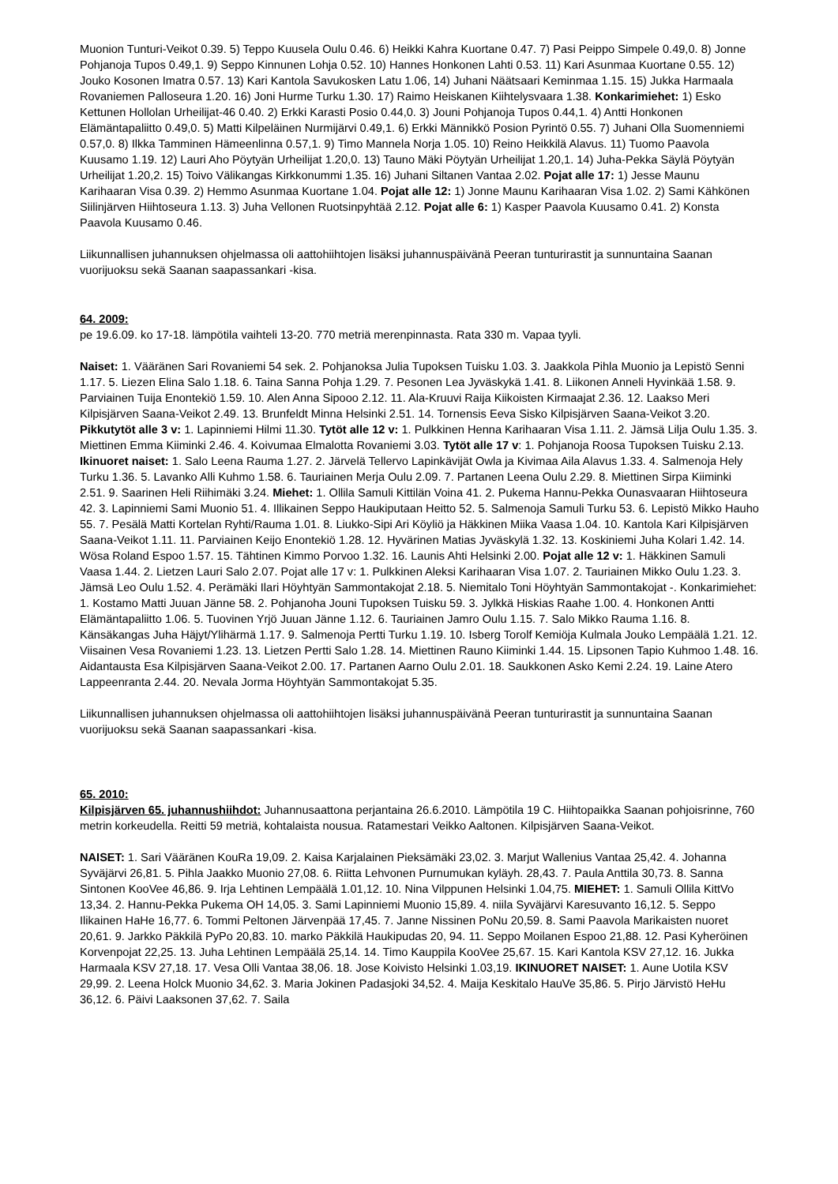Muonion Tunturi-Veikot 0.39. 5) Teppo Kuusela Oulu 0.46. 6) Heikki Kahra Kuortane 0.47. 7) Pasi Peippo Simpele 0.49,0. 8) Jonne Pohjanoja Tupos 0.49,1. 9) Seppo Kinnunen Lohja 0.52. 10) Hannes Honkonen Lahti 0.53. 11) Kari Asunmaa Kuortane 0.55. 12) Jouko Kosonen Imatra 0.57. 13) Kari Kantola Savukosken Latu 1.06, 14) Juhani Näätsaari Keminmaa 1.15. 15) Jukka Harmaala Rovaniemen Palloseura 1.20. 16) Joni Hurme Turku 1.30. 17) Raimo Heiskanen Kiihtelysvaara 1.38. Konkarimiehet: 1) Esko Kettunen Hollolan Urheilijat-46 0.40. 2) Erkki Karasti Posio 0.44,0. 3) Jouni Pohjanoja Tupos 0.44,1. 4) Antti Honkonen Elämäntapaliitto 0.49,0. 5) Matti Kilpeläinen Nurmijärvi 0.49,1. 6) Erkki Männikkö Posion Pyrintö 0.55. 7) Juhani Olla Suomenniemi 0.57,0. 8) Ilkka Tamminen Hämeenlinna 0.57,1. 9) Timo Mannela Norja 1.05. 10) Reino Heikkilä Alavus. 11) Tuomo Paavola Kuusamo 1.19. 12) Lauri Aho Pöytyän Urheilijat 1.20,0. 13) Tauno Mäki Pöytyän Urheilijat 1.20,1. 14) Juha-Pekka Säylä Pöytyän Urheilijat 1.20,2. 15) Toivo Välikangas Kirkkonummi 1.35. 16) Juhani Siltanen Vantaa 2.02. Pojat alle 17: 1) Jesse Maunu Karihaaran Visa 0.39. 2) Hemmo Asunmaa Kuortane 1.04. Pojat alle 12: 1) Jonne Maunu Karihaaran Visa 1.02. 2) Sami Kähkönen Siilinjärven Hiihtoseura 1.13. 3) Juha Vellonen Ruotsinpyhtää 2.12. Pojat alle 6: 1) Kasper Paavola Kuusamo 0.41. 2) Konsta Paavola Kuusamo 0.46.
Liikunnallisen juhannuksen ohjelmassa oli aattohiihtojen lisäksi juhannuspäivänä Peeran tunturirastit ja sunnuntaina Saanan vuorijuoksu sekä Saanan saapassankari -kisa.
64. 2009:
pe 19.6.09. ko 17-18. lämpötila vaihteli 13-20. 770 metriä merenpinnasta. Rata 330 m. Vapaa tyyli.
Naiset: 1. Vääränen Sari Rovaniemi 54 sek. 2. Pohjanoksa Julia Tupoksen Tuisku 1.03. 3. Jaakkola Pihla Muonio ja Lepistö Senni 1.17. 5. Liezen Elina Salo 1.18. 6. Taina Sanna Pohja 1.29. 7. Pesonen Lea Jyväskykä 1.41. 8. Liikonen Anneli Hyvinkää 1.58. 9. Parviainen Tuija Enontekiö 1.59. 10. Alen Anna Sipooo 2.12. 11. Ala-Kruuvi Raija Kiikoisten Kirmaajat 2.36. 12. Laakso Meri Kilpisjärven Saana-Veikot 2.49. 13. Brunfeldt Minna Helsinki 2.51. 14. Tornensis Eeva Sisko Kilpisjärven Saana-Veikot 3.20. Pikkutytöt alle 3 v: 1. Lapinniemi Hilmi 11.30. Tytöt alle 12 v: 1. Pulkkinen Henna Karihaaran Visa 1.11. 2. Jämsä Lilja Oulu 1.35. 3. Miettinen Emma Kiiminki 2.46. 4. Koivumaa Elmalotta Rovaniemi 3.03. Tytöt alle 17 v: 1. Pohjanoja Roosa Tupoksen Tuisku 2.13. Ikinuoret naiset: 1. Salo Leena Rauma 1.27. 2. Järvelä Tellervo Lapinkävijät Owla ja Kivimaa Aila Alavus 1.33. 4. Salmenoja Hely Turku 1.36. 5. Lavanko Alli Kuhmo 1.58. 6. Tauriainen Merja Oulu 2.09. 7. Partanen Leena Oulu 2.29. 8. Miettinen Sirpa Kiiminki 2.51. 9. Saarinen Heli Riihimäki 3.24. Miehet: 1. Ollila Samuli Kittilän Voina 41. 2. Pukema Hannu-Pekka Ounasvaaran Hiihtoseura 42. 3. Lapinniemi Sami Muonio 51. 4. Illikainen Seppo Haukiputaan Heitto 52. 5. Salmenoja Samuli Turku 53. 6. Lepistö Mikko Hauho 55. 7. Pesälä Matti Kortelan Ryhti/Rauma 1.01. 8. Liukko-Sipi Ari Köyliö ja Häkkinen Miika Vaasa 1.04. 10. Kantola Kari Kilpisjärven Saana-Veikot 1.11. 11. Parviainen Keijo Enontekiö 1.28. 12. Hyvärinen Matias Jyväskylä 1.32. 13. Koskiniemi Juha Kolari 1.42. 14. Wösa Roland Espoo 1.57. 15. Tähtinen Kimmo Porvoo 1.32. 16. Launis Ahti Helsinki 2.00. Pojat alle 12 v: 1. Häkkinen Samuli Vaasa 1.44. 2. Lietzen Lauri Salo 2.07. Pojat alle 17 v: 1. Pulkkinen Aleksi Karihaaran Visa 1.07. 2. Tauriainen Mikko Oulu 1.23. 3. Jämsä Leo Oulu 1.52. 4. Perämäki Ilari Höyhtyän Sammontakojat 2.18. 5. Niemitalo Toni Höyhtyän Sammontakojat -. Konkarimiehet: 1. Kostamo Matti Juuan Jänne 58. 2. Pohjanoha Jouni Tupoksen Tuisku 59. 3. Jylkkä Hiskias Raahe 1.00. 4. Honkonen Antti Elämäntapaliitto 1.06. 5. Tuovinen Yrjö Juuan Jänne 1.12. 6. Tauriainen Jamro Oulu 1.15. 7. Salo Mikko Rauma 1.16. 8. Känsäkangas Juha Häjyt/Ylihärmä 1.17. 9. Salmenoja Pertti Turku 1.19. 10. Isberg Torolf Kemiöja Kulmala Jouko Lempäälä 1.21. 12. Viisainen Vesa Rovaniemi 1.23. 13. Lietzen Pertti Salo 1.28. 14. Miettinen Rauno Kiiminki 1.44. 15. Lipsonen Tapio Kuhmoo 1.48. 16. Aidantausta Esa Kilpisjärven Saana-Veikot 2.00. 17. Partanen Aarno Oulu 2.01. 18. Saukkonen Asko Kemi 2.24. 19. Laine Atero Lappeenranta 2.44. 20. Nevala Jorma Höyhtyän Sammontakojat 5.35.
Liikunnallisen juhannuksen ohjelmassa oli aattohiihtojen lisäksi juhannuspäivänä Peeran tunturirastit ja sunnuntaina Saanan vuorijuoksu sekä Saanan saapassankari -kisa.
65. 2010:
Kilpisjärven 65. juhannushiihdot: Juhannusaattona perjantaina 26.6.2010. Lämpötila 19 C. Hiihtopaikka Saanan pohjoisrinne, 760 metrin korkeudella. Reitti 59 metriä, kohtalaista nousua. Ratamestari Veikko Aaltonen. Kilpisjärven Saana-Veikot.
NAISET: 1. Sari Vääränen KouRa 19,09. 2. Kaisa Karjalainen Pieksämäki 23,02. 3. Marjut Wallenius Vantaa 25,42. 4. Johanna Syväjärvi 26,81. 5. Pihla Jaakko Muonio 27,08. 6. Riitta Lehvonen Purnumukan kyläyh. 28,43. 7. Paula Anttila 30,73. 8. Sanna Sintonen KooVee 46,86. 9. Irja Lehtinen Lempäälä 1.01,12. 10. Nina Vilppunen Helsinki 1.04,75. MIEHET: 1. Samuli Ollila KittVo 13,34. 2. Hannu-Pekka Pukema OH 14,05. 3. Sami Lapinniemi Muonio 15,89. 4. niila Syväjärvi Karesuvanto 16,12. 5. Seppo Ilikainen HaHe 16,77. 6. Tommi Peltonen Järvenpää 17,45. 7. Janne Nissinen PoNu 20,59. 8. Sami Paavola Marikaisten nuoret 20,61. 9. Jarkko Päkkilä PyPo 20,83. 10. marko Päkkilä Haukipudas 20, 94. 11. Seppo Moilanen Espoo 21,88. 12. Pasi Kyheröinen Korvenpojat 22,25. 13. Juha Lehtinen Lempäälä 25,14. 14. Timo Kauppila KooVee 25,67. 15. Kari Kantola KSV 27,12. 16. Jukka Harmaala KSV 27,18. 17. Vesa Olli Vantaa 38,06. 18. Jose Koivisto Helsinki 1.03,19. IKINUORET NAISET: 1. Aune Uotila KSV 29,99. 2. Leena Holck Muonio 34,62. 3. Maria Jokinen Padasjoki 34,52. 4. Maija Keskitalo HauVe 35,86. 5. Pirjo Järvistö HeHu 36,12. 6. Päivi Laaksonen 37,62. 7. Saila